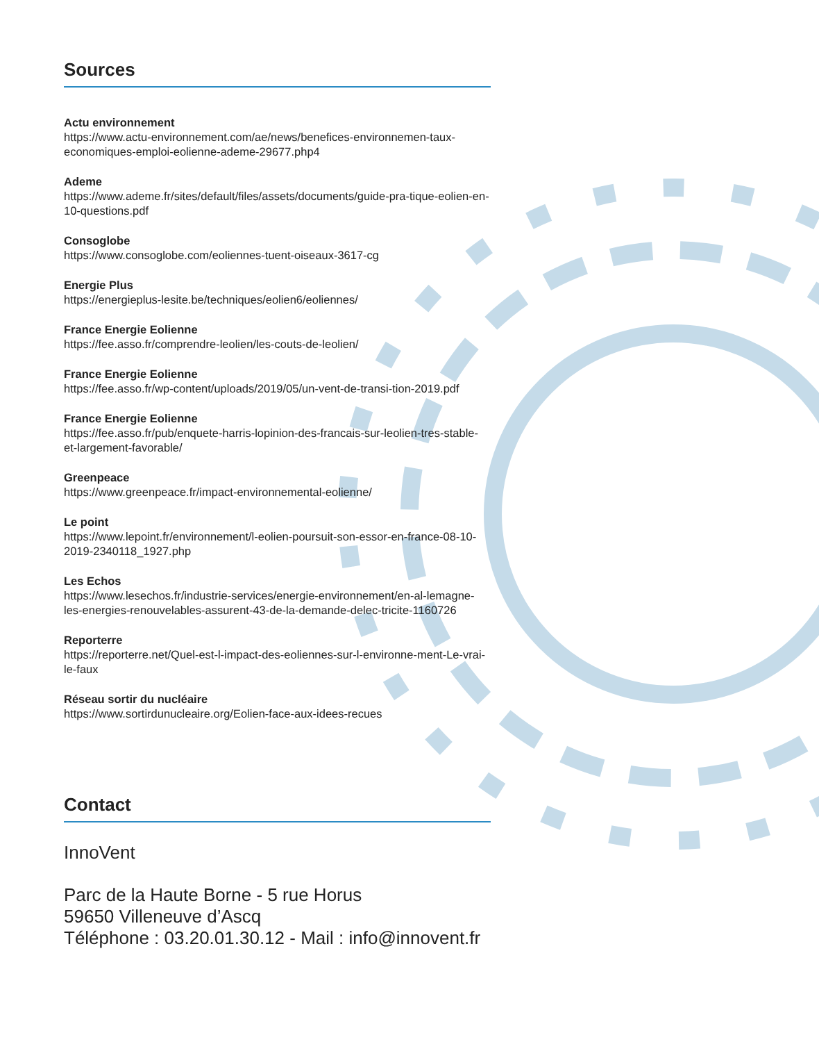Sources
Actu environnement
https://www.actu-environnement.com/ae/news/benefices-environnemen-taux-economiques-emploi-eolienne-ademe-29677.php4
Ademe
https://www.ademe.fr/sites/default/files/assets/documents/guide-pra-tique-eolien-en-10-questions.pdf
Consoglobe
https://www.consoglobe.com/eoliennes-tuent-oiseaux-3617-cg
Energie Plus
https://energieplus-lesite.be/techniques/eolien6/eoliennes/
France Energie Eolienne
https://fee.asso.fr/comprendre-leolien/les-couts-de-leolien/
France Energie Eolienne
https://fee.asso.fr/wp-content/uploads/2019/05/un-vent-de-transi-tion-2019.pdf
France Energie Eolienne
https://fee.asso.fr/pub/enquete-harris-lopinion-des-francais-sur-leolien-tres-stable-et-largement-favorable/
Greenpeace
https://www.greenpeace.fr/impact-environnemental-eolienne/
Le point
https://www.lepoint.fr/environnement/l-eolien-poursuit-son-essor-en-france-08-10-2019-2340118_1927.php
Les Echos
https://www.lesechos.fr/industrie-services/energie-environnement/en-al-lemagne-les-energies-renouvelables-assurent-43-de-la-demande-delec-tricite-1160726
Reporterre
https://reporterre.net/Quel-est-l-impact-des-eoliennes-sur-l-environne-ment-Le-vrai-le-faux
Réseau sortir du nucléaire
https://www.sortirdunucleaire.org/Eolien-face-aux-idees-recues
Contact
InnoVent
Parc de la Haute Borne - 5 rue Horus
59650 Villeneuve d’Ascq
Téléphone : 03.20.01.30.12 - Mail : info@innovent.fr